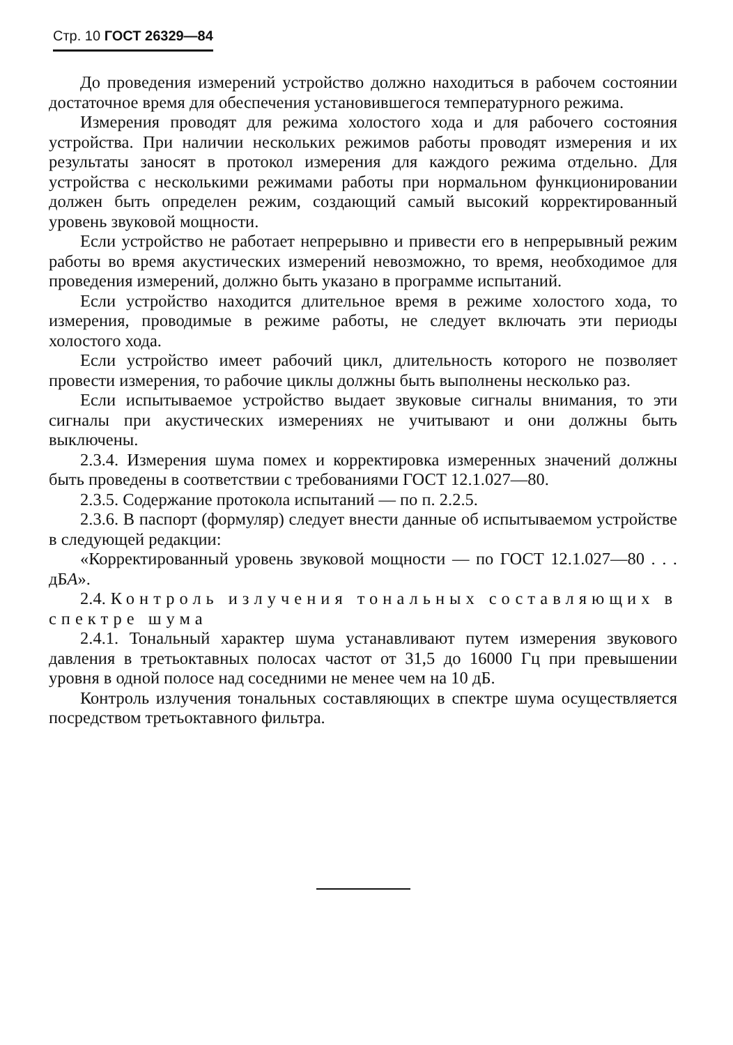Стр. 10 ГОСТ 26329—84
До проведения измерений устройство должно находиться в рабочем состоянии достаточное время для обеспечения установившегося температурного режима.
Измерения проводят для режима холостого хода и для рабочего состояния устройства. При наличии нескольких режимов работы проводят измерения и их результаты заносят в протокол измерения для каждого режима отдельно. Для устройства с несколькими режимами работы при нормальном функционировании должен быть определен режим, создающий самый высокий корректированный уровень звуковой мощности.
Если устройство не работает непрерывно и привести его в непрерывный режим работы во время акустических измерений невозможно, то время, необходимое для проведения измерений, должно быть указано в программе испытаний.
Если устройство находится длительное время в режиме холостого хода, то измерения, проводимые в режиме работы, не следует включать эти периоды холостого хода.
Если устройство имеет рабочий цикл, длительность которого не позволяет провести измерения, то рабочие циклы должны быть выполнены несколько раз.
Если испытываемое устройство выдает звуковые сигналы внимания, то эти сигналы при акустических измерениях не учитывают и они должны быть выключены.
2.3.4. Измерения шума помех и корректировка измеренных значений должны быть проведены в соответствии с требованиями ГОСТ 12.1.027—80.
2.3.5. Содержание протокола испытаний — по п. 2.2.5.
2.3.6. В паспорт (формуляр) следует внести данные об испытываемом устройстве в следующей редакции:
«Корректированный уровень звуковой мощности — по ГОСТ 12.1.027—80 . . . дБА».
2.4. Контроль излучения тональных составляющих в спектре шума
2.4.1. Тональный характер шума устанавливают путем измерения звукового давления в третьоктавных полосах частот от 31,5 до 16000 Гц при превышении уровня в одной полосе над соседними не менее чем на 10 дБ.
Контроль излучения тональных составляющих в спектре шума осуществляется посредством третьоктавного фильтра.